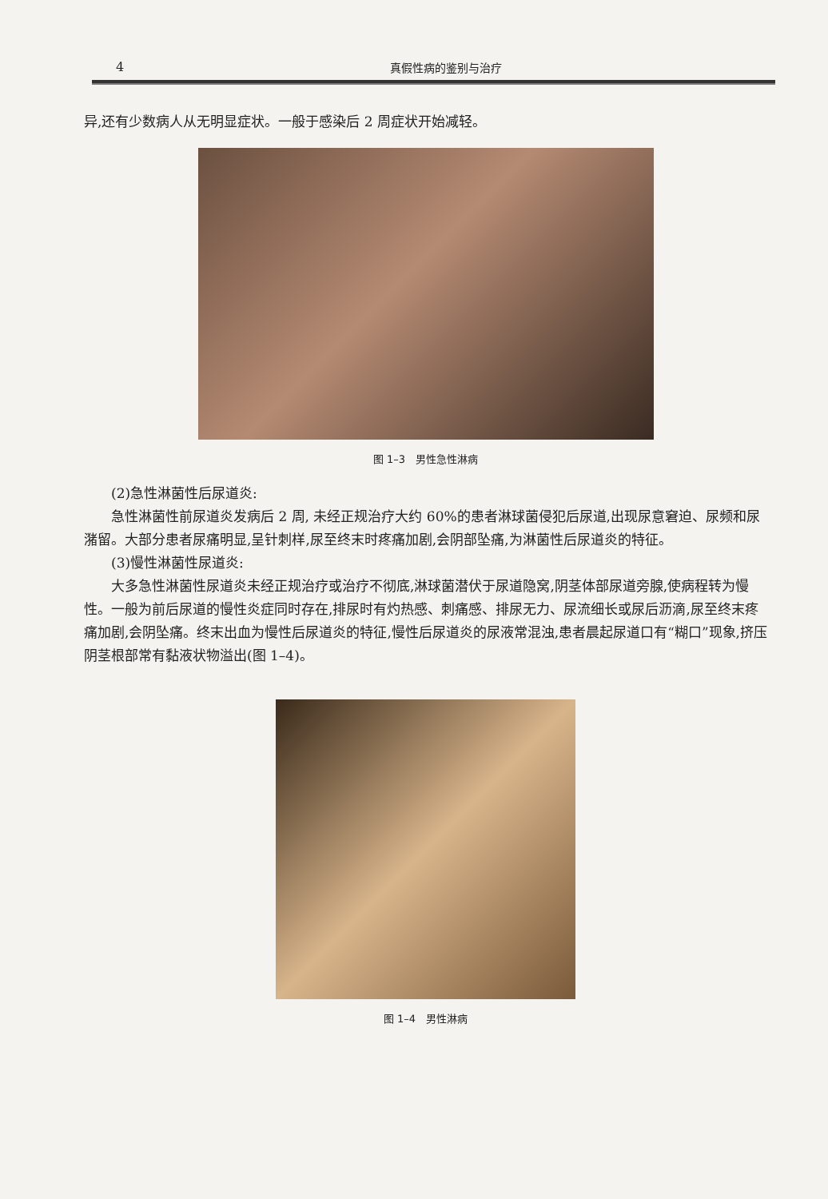4 真假性病的鉴别与治疗
异,还有少数病人从无明显症状。一般于感染后 2 周症状开始减轻。
图 1–3　男性急性淋病
(2)急性淋菌性后尿道炎:
急性淋菌性前尿道炎发病后 2 周, 未经正规治疗大约 60%的患者淋球菌侵犯后尿道,出现尿意窘迫、尿频和尿潴留。大部分患者尿痛明显,呈针刺样,尿至终末时疼痛加剧,会阴部坠痛,为淋菌性后尿道炎的特征。
(3)慢性淋菌性尿道炎:
大多急性淋菌性尿道炎未经正规治疗或治疗不彻底,淋球菌潜伏于尿道隐窝,阴茎体部尿道旁腺,使病程转为慢性。一般为前后尿道的慢性炎症同时存在,排尿时有灼热感、刺痛感、排尿无力、尿流细长或尿后沥滴,尿至终末疼痛加剧,会阴坠痛。终末出血为慢性后尿道炎的特征,慢性后尿道炎的尿液常混浊,患者晨起尿道口有“糊口”现象,挤压阴茎根部常有黏液状物溢出(图 1–4)。
图 1–4　男性淋病